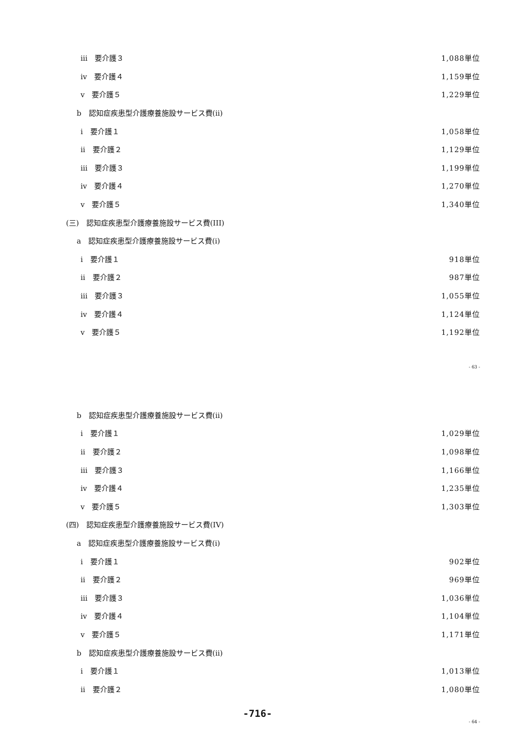iii　要介護３ 1,088単位
iv　要介護４ 1,159単位
v　要介護５ 1,229単位
b　認知症疾患型介護療養施設サービス費(ii)
i　要介護１ 1,058単位
ii　要介護２ 1,129単位
iii　要介護３ 1,199単位
iv　要介護４ 1,270単位
v　要介護５ 1,340単位
(三)　認知症疾患型介護療養施設サービス費(III)
a　認知症疾患型介護療養施設サービス費(i)
i　要介護１ 918単位
ii　要介護２ 987単位
iii　要介護３ 1,055単位
iv　要介護４ 1,124単位
v　要介護５ 1,192単位
- 63 -
b　認知症疾患型介護療養施設サービス費(ii)
i　要介護１ 1,029単位
ii　要介護２ 1,098単位
iii　要介護３ 1,166単位
iv　要介護４ 1,235単位
v　要介護５ 1,303単位
(四)　認知症疾患型介護療養施設サービス費(IV)
a　認知症疾患型介護療養施設サービス費(i)
i　要介護１ 902単位
ii　要介護２ 969単位
iii　要介護３ 1,036単位
iv　要介護４ 1,104単位
v　要介護５ 1,171単位
b　認知症疾患型介護療養施設サービス費(ii)
i　要介護１ 1,013単位
ii　要介護２ 1,080単位
-716-
- 64 -